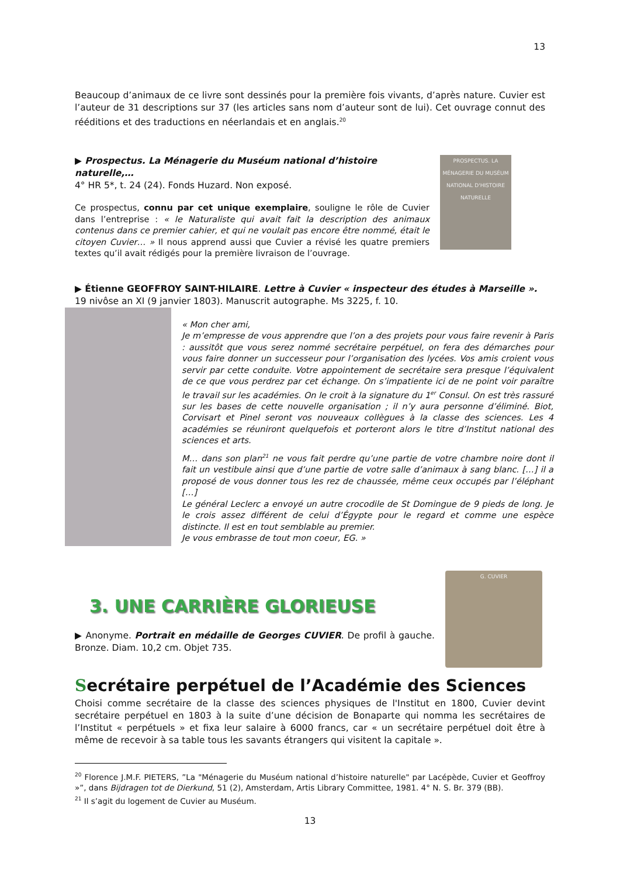13
Beaucoup d’animaux de ce livre sont dessinés pour la première fois vivants, d’après nature. Cuvier est l’auteur de 31 descriptions sur 37 (les articles sans nom d’auteur sont de lui). Cet ouvrage connut des rééditions et des traductions en néerlandais et en anglais.<sup>20</sup>
▶ Prospectus. La Ménagerie du Muséum national d’histoire naturelle,…
4° HR 5*, t. 24 (24). Fonds Huzard. Non exposé.
Ce prospectus, connu par cet unique exemplaire, souligne le rôle de Cuvier dans l’entreprise : « le Naturaliste qui avait fait la description des animaux contenus dans ce premier cahier, et qui ne voulait pas encore être nommé, était le citoyen Cuvier… » Il nous apprend aussi que Cuvier a révisé les quatre premiers textes qu’il avait rédigés pour la première livraison de l’ouvrage.
PROSPECTUS. LA MÉNAGERIE DU MUSÉUM NATIONAL D'HISTOIRE NATURELLE
▶ Étienne GEOFFROY SAINT-HILAIRE. Lettre à Cuvier « inspecteur des études à Marseille ». 19 nivôse an XI (9 janvier 1803). Manuscrit autographe. Ms 3225, f. 10.
« Mon cher ami,
Je m’empresse de vous apprendre que l’on a des projets pour vous faire revenir à Paris : aussitôt que vous serez nommé secrétaire perpétuel, on fera des démarches pour vous faire donner un successeur pour l’organisation des lycées. Vos amis croient vous servir par cette conduite. Votre appointement de secrétaire sera presque l’équivalent de ce que vous perdrez par cet échange. On s’impatiente ici de ne point voir paraître le travail sur les académies. On le croit à la signature du 1<sup>er</sup> Consul. On est très rassuré sur les bases de cette nouvelle organisation ; il n’y aura personne d’éliminé. Biot, Corvisart et Pinel seront vos nouveaux collègues à la classe des sciences. Les 4 académies se réuniront quelquefois et porteront alors le titre d’Institut national des sciences et arts.
M… dans son plan<sup>21</sup> ne vous fait perdre qu’une partie de votre chambre noire dont il fait un vestibule ainsi que d’une partie de votre salle d’animaux à sang blanc. […] il a proposé de vous donner tous les rez de chaussée, même ceux occupés par l’éléphant […]
Le général Leclerc a envoyé un autre crocodile de St Domingue de 9 pieds de long. Je le crois assez différent de celui d’Égypte pour le regard et comme une espèce distincte. Il est en tout semblable au premier.
Je vous embrasse de tout mon coeur, EG. »
3. UNE CARRIÈRE GLORIEUSE
▶ Anonyme. Portrait en médaille de Georges CUVIER. De profil à gauche. Bronze. Diam. 10,2 cm. Objet 735.
G. CUVIER
Secrétaire perpétuel de l’Académie des Sciences
Choisi comme secrétaire de la classe des sciences physiques de l'Institut en 1800, Cuvier devint secrétaire perpétuel en 1803 à la suite d’une décision de Bonaparte qui nomma les secrétaires de l’Institut « perpétuels » et fixa leur salaire à 6000 francs, car « un secrétaire perpétuel doit être à même de recevoir à sa table tous les savants étrangers qui visitent la capitale ».
<sup>20</sup> Florence J.M.F. PIETERS, ”La "Ménagerie du Muséum national d’histoire naturelle" par Lacépède, Cuvier et Geoffroy »”, dans Bijdragen tot de Dierkund, 51 (2), Amsterdam, Artis Library Committee, 1981. 4° N. S. Br. 379 (BB).
<sup>21</sup> Il s’agit du logement de Cuvier au Muséum.
13